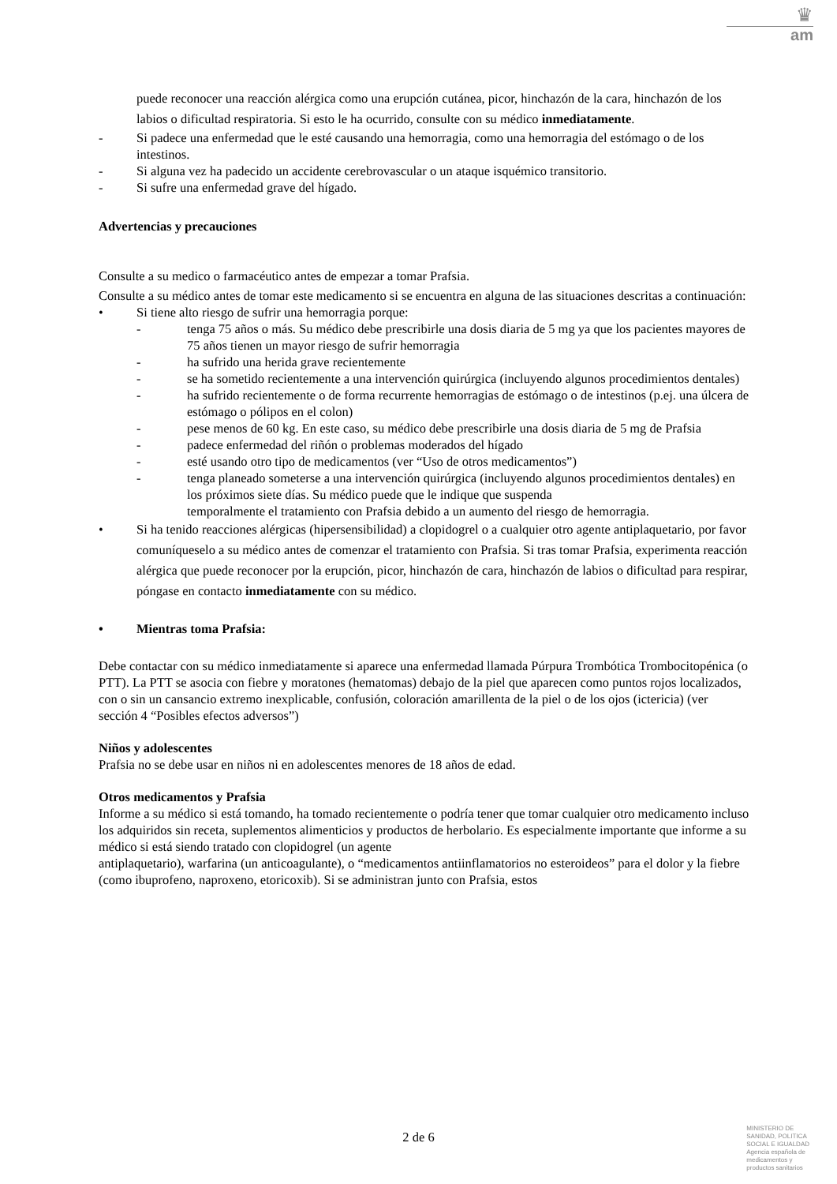♛
am
puede reconocer una reacción alérgica como una erupción cutánea, picor, hinchazón de la cara, hinchazón de los labios o dificultad respiratoria. Si esto le ha ocurrido, consulte con su médico inmediatamente.
- Si padece una enfermedad que le esté causando una hemorragia, como una hemorragia del estómago o de los intestinos.
- Si alguna vez ha padecido un accidente cerebrovascular o un ataque isquémico transitorio.
- Si sufre una enfermedad grave del hígado.
Advertencias y precauciones
Consulte a su medico o farmacéutico antes de empezar a tomar Prafsia.
Consulte a su médico antes de tomar este medicamento si se encuentra en alguna de las situaciones descritas a continuación:
• Si tiene alto riesgo de sufrir una hemorragia porque:
- tenga 75 años o más. Su médico debe prescribirle una dosis diaria de 5 mg ya que los pacientes mayores de 75 años tienen un mayor riesgo de sufrir hemorragia
- ha sufrido una herida grave recientemente
- se ha sometido recientemente a una intervención quirúrgica (incluyendo algunos procedimientos dentales)
- ha sufrido recientemente o de forma recurrente hemorragias de estómago o de intestinos (p.ej. una úlcera de estómago o pólipos en el colon)
- pese menos de 60 kg. En este caso, su médico debe prescribirle una dosis diaria de 5 mg de Prafsia
- padece enfermedad del riñón o problemas moderados del hígado
- esté usando otro tipo de medicamentos (ver “Uso de otros medicamentos”)
- tenga planeado someterse a una intervención quirúrgica (incluyendo algunos procedimientos dentales) en los próximos siete días. Su médico puede que le indique que suspenda
temporalmente el tratamiento con Prafsia debido a un aumento del riesgo de hemorragia.
• Si ha tenido reacciones alérgicas (hipersensibilidad) a clopidogrel o a cualquier otro agente antiplaquetario, por favor comuníqueselo a su médico antes de comenzar el tratamiento con Prafsia. Si tras tomar Prafsia, experimenta reacción alérgica que puede reconocer por la erupción, picor, hinchazón de cara, hinchazón de labios o dificultad para respirar, póngase en contacto inmediatamente con su médico.
• Mientras toma Prafsia:
Debe contactar con su médico inmediatamente si aparece una enfermedad llamada Púrpura Trombótica Trombocitopénica (o PTT). La PTT se asocia con fiebre y moratones (hematomas) debajo de la piel que aparecen como puntos rojos localizados, con o sin un cansancio extremo inexplicable, confusión, coloración amarillenta de la piel o de los ojos (ictericia) (ver sección 4 “Posibles efectos adversos”)
Niños y adolescentes
Prafsia no se debe usar en niños ni en adolescentes menores de 18 años de edad.
Otros medicamentos y Prafsia
Informe a su médico si está tomando, ha tomado recientemente o podría tener que tomar cualquier otro medicamento incluso los adquiridos sin receta, suplementos alimenticios y productos de herbolario. Es especialmente importante que informe a su médico si está siendo tratado con clopidogrel (un agente
antiplaquetario), warfarina (un anticoagulante), o “medicamentos antiinflamatorios no esteroideos” para el dolor y la fiebre (como ibuprofeno, naproxeno, etoricoxib). Si se administran junto con Prafsia, estos
2 de 6
MINISTERIO DE
SANIDAD, POLITICA
SOCIAL E IGUALDAD
Agencia española de
medicamentos y
productos sanitarios